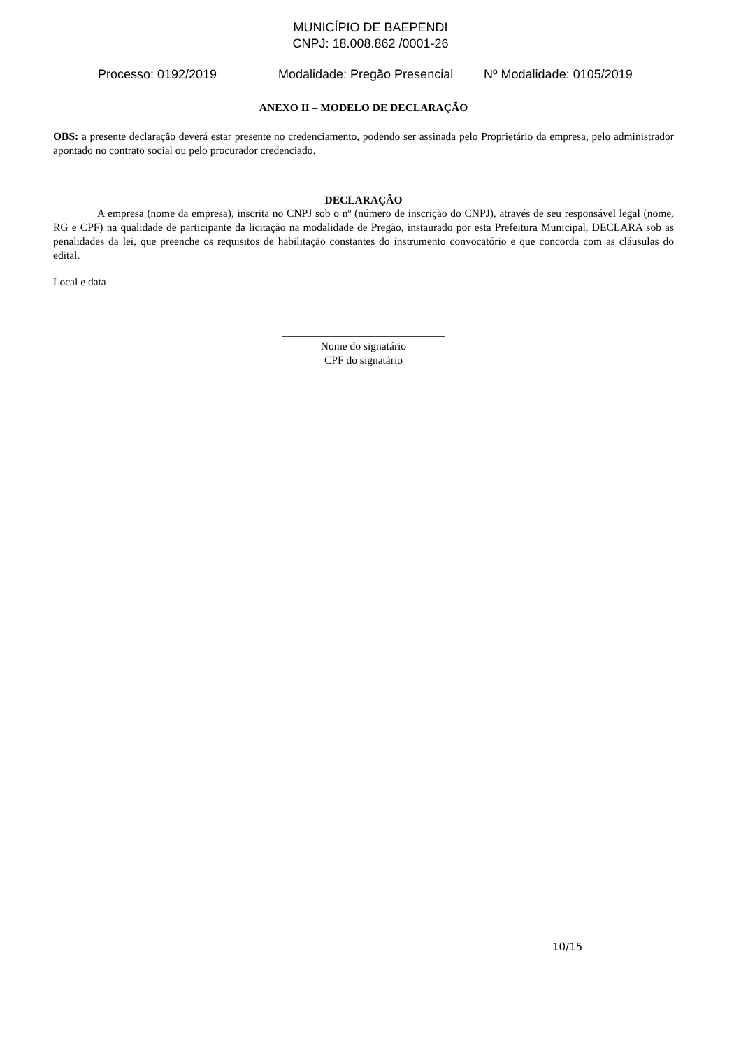MUNICÍPIO DE BAEPENDI
CNPJ: 18.008.862 /0001-26
Processo: 0192/2019 Modalidade: Pregão Presencial Nº Modalidade: 0105/2019
ANEXO II – MODELO DE DECLARAÇÃO
OBS: a presente declaração deverá estar presente no credenciamento, podendo ser assinada pelo Proprietário da empresa, pelo administrador apontado no contrato social ou pelo procurador credenciado.
DECLARAÇÃO
A empresa (nome da empresa), inscrita no CNPJ sob o nº (número de inscrição do CNPJ), através de seu responsável legal (nome, RG e CPF) na qualidade de participante da licitação na modalidade de Pregão, instaurado por esta Prefeitura Municipal, DECLARA sob as penalidades da lei, que preenche os requisitos de habilitação constantes do instrumento convocatório e que concorda com as cláusulas do edital.
Local e data
______________________________
Nome do signatário
CPF do signatário
10/15